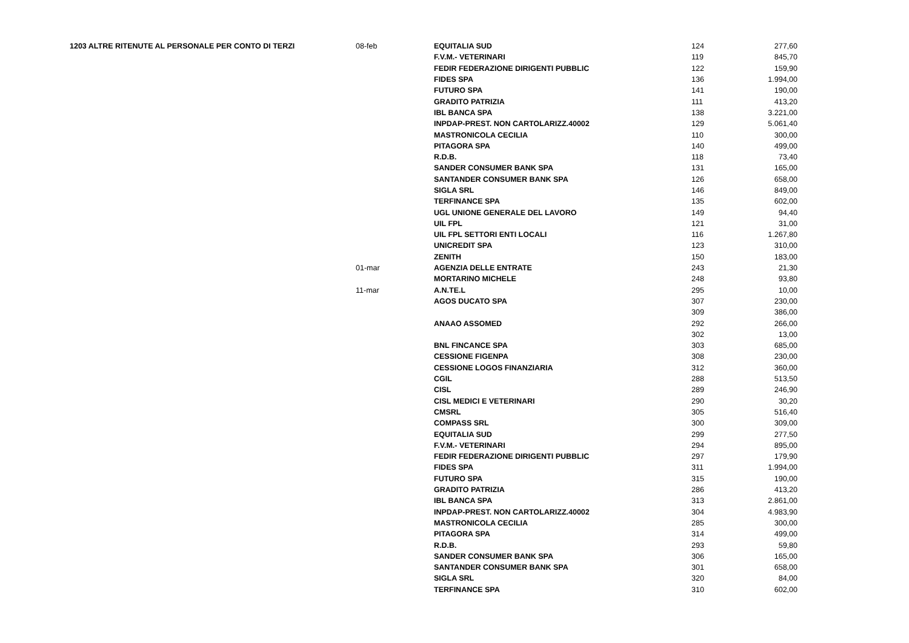| 1203 ALTRE RITENUTE AL PERSONALE PER CONTO DI TERZI | 08-feb | EQUITALIA SUD | 124 | 277,60 |
| | | F.V.M.- VETERINARI | 119 | 845,70 |
| | | FEDIR FEDERAZIONE DIRIGENTI PUBBLIC | 122 | 159,90 |
| | | FIDES SPA | 136 | 1.994,00 |
| | | FUTURO SPA | 141 | 190,00 |
| | | GRADITO PATRIZIA | 111 | 413,20 |
| | | IBL BANCA SPA | 138 | 3.221,00 |
| | | INPDAP-PREST. NON CARTOLARIZZ.40002 | 129 | 5.061,40 |
| | | MASTRONICOLA CECILIA | 110 | 300,00 |
| | | PITAGORA SPA | 140 | 499,00 |
| | | R.D.B. | 118 | 73,40 |
| | | SANDER CONSUMER BANK SPA | 131 | 165,00 |
| | | SANTANDER CONSUMER BANK SPA | 126 | 658,00 |
| | | SIGLA SRL | 146 | 849,00 |
| | | TERFINANCE SPA | 135 | 602,00 |
| | | UGL UNIONE GENERALE DEL LAVORO | 149 | 94,40 |
| | | UIL FPL | 121 | 31,00 |
| | | UIL FPL SETTORI ENTI LOCALI | 116 | 1.267,80 |
| | | UNICREDIT SPA | 123 | 310,00 |
| | | ZENITH | 150 | 183,00 |
| | 01-mar | AGENZIA DELLE ENTRATE | 243 | 21,30 |
| | | MORTARINO MICHELE | 248 | 93,80 |
| | 11-mar | A.N.TE.L | 295 | 10,00 |
| | | AGOS DUCATO SPA | 307 | 230,00 |
| | | | 309 | 386,00 |
| | | ANAAO ASSOMED | 292 | 266,00 |
| | | | 302 | 13,00 |
| | | BNL FINCANCE SPA | 303 | 685,00 |
| | | CESSIONE FIGENPA | 308 | 230,00 |
| | | CESSIONE LOGOS FINANZIARIA | 312 | 360,00 |
| | | CGIL | 288 | 513,50 |
| | | CISL | 289 | 246,90 |
| | | CISL MEDICI E VETERINARI | 290 | 30,20 |
| | | CMSRL | 305 | 516,40 |
| | | COMPASS SRL | 300 | 309,00 |
| | | EQUITALIA SUD | 299 | 277,50 |
| | | F.V.M.- VETERINARI | 294 | 895,00 |
| | | FEDIR FEDERAZIONE DIRIGENTI PUBBLIC | 297 | 179,90 |
| | | FIDES SPA | 311 | 1.994,00 |
| | | FUTURO SPA | 315 | 190,00 |
| | | GRADITO PATRIZIA | 286 | 413,20 |
| | | IBL BANCA SPA | 313 | 2.861,00 |
| | | INPDAP-PREST. NON CARTOLARIZZ.40002 | 304 | 4.983,90 |
| | | MASTRONICOLA CECILIA | 285 | 300,00 |
| | | PITAGORA SPA | 314 | 499,00 |
| | | R.D.B. | 293 | 59,80 |
| | | SANDER CONSUMER BANK SPA | 306 | 165,00 |
| | | SANTANDER CONSUMER BANK SPA | 301 | 658,00 |
| | | SIGLA SRL | 320 | 84,00 |
| | | TERFINANCE SPA | 310 | 602,00 |